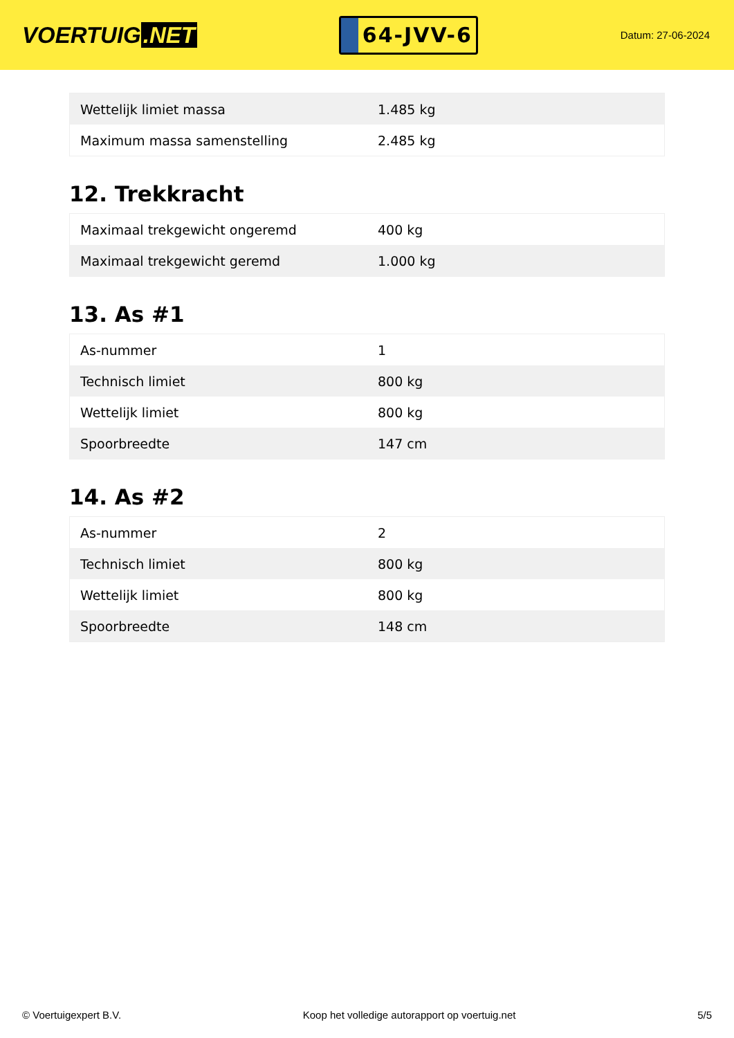VOERTUIG.NET
64-JVV-6
Datum: 27-06-2024
| Wettelijk limiet massa | 1.485 kg |
| Maximum massa samenstelling | 2.485 kg |
12. Trekkracht
| Maximaal trekgewicht ongeremd | 400 kg |
| Maximaal trekgewicht geremd | 1.000 kg |
13. As #1
| As-nummer | 1 |
| Technisch limiet | 800 kg |
| Wettelijk limiet | 800 kg |
| Spoorbreedte | 147 cm |
14. As #2
| As-nummer | 2 |
| Technisch limiet | 800 kg |
| Wettelijk limiet | 800 kg |
| Spoorbreedte | 148 cm |
© Voertuigexpert B.V. Koop het volledige autorapport op voertuig.net 5/5